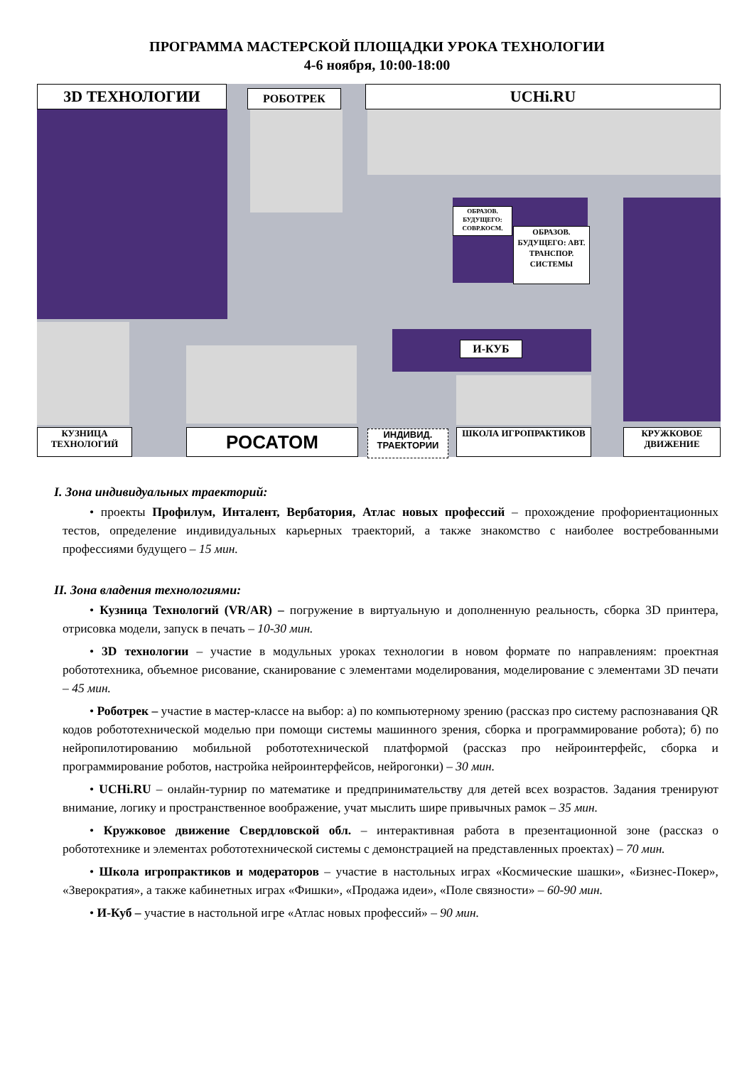ПРОГРАММА МАСТЕРСКОЙ ПЛОЩАДКИ УРОКА ТЕХНОЛОГИИ
4-6 ноября, 10:00-18:00
3D ТЕХНОЛОГИИ РОБОТРЕК UCHi.RU
ОБРАЗОВ. БУДУЩЕГО: СОВР.КОСМ.
ОБРАЗОВ. БУДУЩЕГО: АВТ. ТРАНСПОР. СИСТЕМЫ
И-КУБ
КУЗНИЦА ТЕХНОЛОГИЙ
РОСАТОМ
ИНДИВИД. ТРАЕКТОРИИ
ШКОЛА ИГРОПРАКТИКОВ
КРУЖКОВОЕ ДВИЖЕНИЕ
I. Зона индивидуальных траекторий:
• проекты Профилум, Инталент, Вербатория, Атлас новых профессий – прохождение профориентационных тестов, определение индивидуальных карьерных траекторий, а также знакомство с наиболее востребованными профессиями будущего – 15 мин.
II. Зона владения технологиями:
• Кузница Технологий (VR/AR) – погружение в виртуальную и дополненную реальность, сборка 3D принтера, отрисовка модели, запуск в печать – 10-30 мин.
• 3D технологии – участие в модульных уроках технологии в новом формате по направлениям: проектная робототехника, объемное рисование, сканирование с элементами моделирования, моделирование с элементами 3D печати – 45 мин.
• Роботрек – участие в мастер-классе на выбор: а) по компьютерному зрению (рассказ про систему распознавания QR кодов робототехнической моделью при помощи системы машинного зрения, сборка и программирование робота); б) по нейропилотированию мобильной робототехнической платформой (рассказ про нейроинтерфейс, сборка и программирование роботов, настройка нейроинтерфейсов, нейрогонки) – 30 мин.
• UCHi.RU – онлайн-турнир по математике и предпринимательству для детей всех возрастов. Задания тренируют внимание, логику и пространственное воображение, учат мыслить шире привычных рамок – 35 мин.
• Кружковое движение Свердловской обл. – интерактивная работа в презентационной зоне (рассказ о робототехнике и элементах робототехнической системы с демонстрацией на представленных проектах) – 70 мин.
• Школа игропрактиков и модераторов – участие в настольных играх «Космические шашки», «Бизнес-Покер», «Зверократия», а также кабинетных играх «Фишки», «Продажа идеи», «Поле связности» – 60-90 мин.
• И-Куб – участие в настольной игре «Атлас новых профессий» – 90 мин.